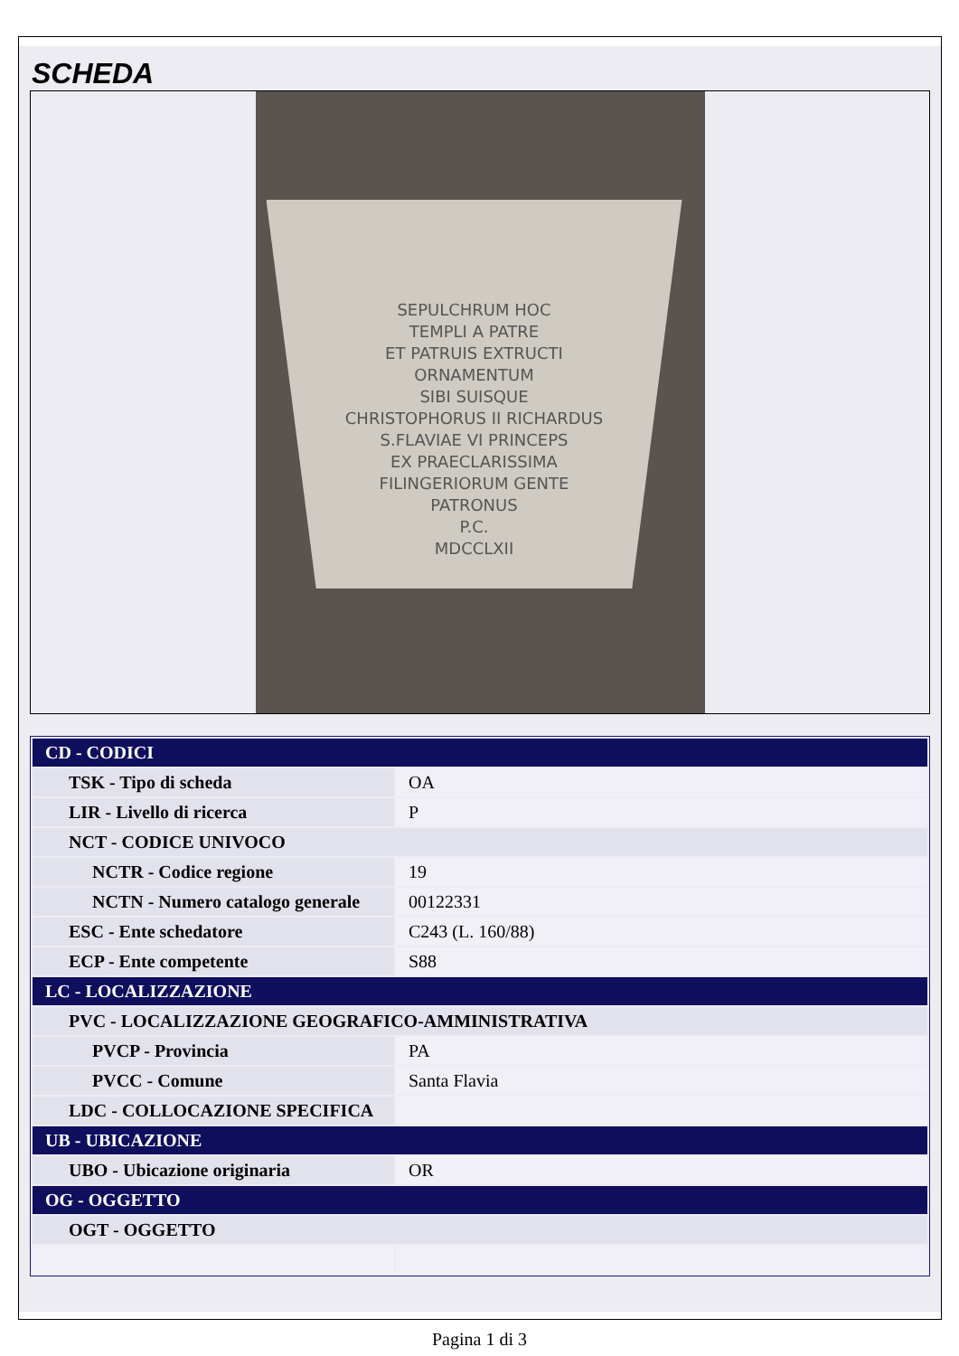SCHEDA
SEPULCHRUM HOC
TEMPLI A PATRE
ET PATRUIS EXTRUCTI
ORNAMENTUM
SIBI SUISQUE
CHRISTOPHORUS II RICHARDUS
S.FLAVIAE VI PRINCEPS
EX PRAECLARISSIMA
FILINGERIORUM GENTE
PATRONUS
P.C.
MDCCLXII
| CD - CODICI | |
| TSK - Tipo di scheda | OA |
| LIR - Livello di ricerca | P |
| NCT - CODICE UNIVOCO | |
| NCTR - Codice regione | 19 |
| NCTN - Numero catalogo generale | 00122331 |
| ESC - Ente schedatore | C243 (L. 160/88) |
| ECP - Ente competente | S88 |
| LC - LOCALIZZAZIONE | |
| PVC - LOCALIZZAZIONE GEOGRAFICO-AMMINISTRATIVA | |
| PVCP - Provincia | PA |
| PVCC - Comune | Santa Flavia |
| LDC - COLLOCAZIONE SPECIFICA | |
| UB - UBICAZIONE | |
| UBO - Ubicazione originaria | OR |
| OG - OGGETTO | |
| OGT - OGGETTO | |
Pagina 1 di 3